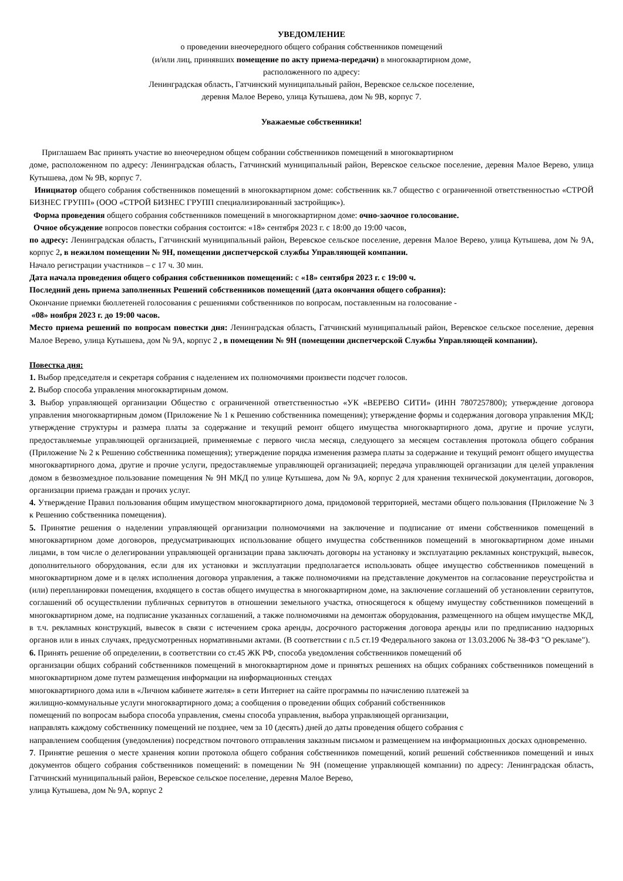УВЕДОМЛЕНИЕ
о проведении внеочередного общего собрания собственников помещений
(и/или лиц, принявших помещение по акту приема-передачи) в многоквартирном доме,
расположенного по адресу:
Ленинградская область, Гатчинский муниципальный район, Веревское сельское поселение,
деревня Малое Верево, улица Кутышева, дом № 9В, корпус 7.
Уважаемые собственники!
Приглашаем Вас принять участие во внеочередном общем собрании собственников помещений в многоквартирном
доме, расположенном по адресу: Ленинградская область, Гатчинский муниципальный район, Веревское сельское поселение, деревня Малое Верево, улица Кутышева, дом № 9В, корпус 7.
Инициатор общего собрания собственников помещений в многоквартирном доме: собственник кв.7 общество с ограниченной ответственностью «СТРОЙ БИЗНЕС ГРУПП» (ООО «СТРОЙ БИЗНЕС ГРУПП специализированный застройщик»).
Форма проведения общего собрания собственников помещений в многоквартирном доме: очно-заочное голосование.
Очное обсуждение вопросов повестки собрания состоится: «18» сентября 2023 г. с 18:00 до 19:00 часов,
по адресу: Ленинградская область, Гатчинский муниципальный район, Веревское сельское поселение, деревня Малое Верево, улица Кутышева, дом № 9А, корпус 2, в нежилом помещении № 9Н, помещении диспетчерской службы Управляющей компании.
Начало регистрации участников – с 17 ч. 30 мин.
Дата начала проведения общего собрания собственников помещений: с «18» сентября 2023 г. с 19:00 ч.
Последний день приема заполненных Решений собственников помещений (дата окончания общего собрания):
Окончание приемки бюллетеней голосования с решениями собственников по вопросам, поставленным на голосование -
«08» ноября 2023 г. до 19:00 часов.
Место приема решений по вопросам повестки дня: Ленинградская область, Гатчинский муниципальный район, Веревское сельское поселение, деревня Малое Верево, улица Кутышева, дом № 9А, корпус 2 , в помещении № 9Н (помещении диспетчерской Службы Управляющей компании).
Повестка дня:
1. Выбор председателя и секретаря собрания с наделением их полномочиями произвести подсчет голосов.
2. Выбор способа управления многоквартирным домом.
3. Выбор управляющей организации Общество с ограниченной ответственностью «УК «ВЕРЕВО СИТИ» (ИНН 7807257800); утверждение договора управления многоквартирным домом (Приложение № 1 к Решению собственника помещения); утверждение формы и содержания договора управления МКД; утверждение структуры и размера платы за содержание и текущий ремонт общего имущества многоквартирного дома, другие и прочие услуги, предоставляемые управляющей организацией, применяемые с первого числа месяца, следующего за месяцем составления протокола общего собрания (Приложение № 2 к Решению собственника помещения); утверждение порядка изменения размера платы за содержание и текущий ремонт общего имущества многоквартирного дома, другие и прочие услуги, предоставляемые управляющей организацией; передача управляющей организации для целей управления домом в безвозмездное пользование помещения № 9Н МКД по улице Кутышева, дом № 9А, корпус 2 для хранения технической документации, договоров, организации приема граждан и прочих услуг.
4. Утверждение Правил пользования общим имуществом многоквартирного дома, придомовой территорией, местами общего пользования (Приложение № 3 к Решению собственника помещения).
5. Принятие решения о наделении управляющей организации полномочиями на заключение и подписание от имени собственников помещений в многоквартирном доме договоров, предусматривающих использование общего имущества собственников помещений в многоквартирном доме иными лицами, в том числе о делегировании управляющей организации права заключать договоры на установку и эксплуатацию рекламных конструкций, вывесок, дополнительного оборудования, если для их установки и эксплуатации предполагается использовать общее имущество собственников помещений в многоквартирном доме и в целях исполнения договора управления, а также полномочиями на представление документов на согласование переустройства и (или) перепланировки помещения, входящего в состав общего имущества в многоквартирном доме, на заключение соглашений об установлении сервитутов, соглашений об осуществлении публичных сервитутов в отношении земельного участка, относящегося к общему имуществу собственников помещений в многоквартирном доме, на подписание указанных соглашений, а также полномочиями на демонтаж оборудования, размещенного на общем имуществе МКД, в т.ч. рекламных конструкций, вывесок в связи с истечением срока аренды, досрочного расторжения договора аренды или по предписанию надзорных органов или в иных случаях, предусмотренных нормативными актами. (В соответствии с п.5 ст.19 Федерального закона от 13.03.2006 № 38-ФЗ "О рекламе").
6. Принять решение об определении, в соответствии со ст.45 ЖК РФ, способа уведомления собственников помещений об
организации общих собраний собственников помещений в многоквартирном доме и принятых решениях на общих собраниях собственников помещений в многоквартирном доме путем размещения информации на информационных стендах
многоквартирного дома или в «Личном кабинете жителя» в сети Интернет на сайте программы по начислению платежей за
жилищно-коммунальные услуги многоквартирного дома; а сообщения о проведении общих собраний собственников
помещений по вопросам выбора способа управления, смены способа управления, выбора управляющей организации,
направлять каждому собственнику помещений не позднее, чем за 10 (десять) дней до даты проведения общего собрания с
направлением сообщения (уведомления) посредством почтового отправления заказным письмом и размещением на информационных досках одновременно.
7. Принятие решения о месте хранения копии протокола общего собрания собственников помещений, копий решений собственников помещений и иных документов общего собрания собственников помещений: в помещении № 9Н (помещение управляющей компании) по адресу: Ленинградская область, Гатчинский муниципальный район, Веревское сельское поселение, деревня Малое Верево,
улица Кутышева, дом № 9А, корпус 2